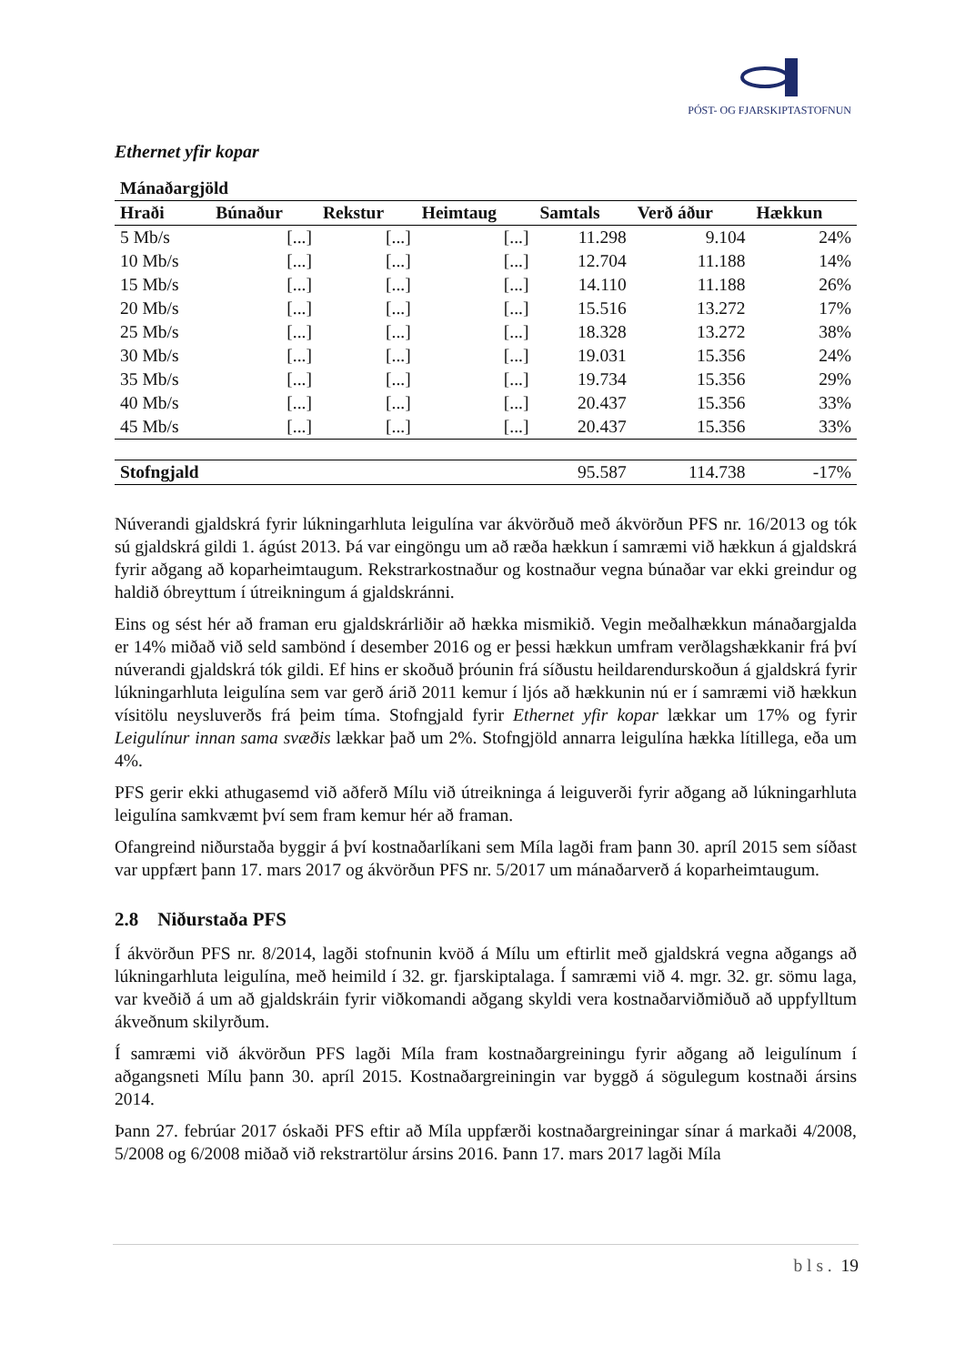PÓST- OG FJARSKIPTASTOFNUN
Ethernet yfir kopar
| Mánaðargjöld | | | | | | |
| --- | --- | --- | --- | --- | --- | --- |
| Hraði | Búnaður | Rekstur | Heimtaug | Samtals | Verð áður | Hækkun |
| 5 Mb/s | [...] | [...] | [...] | 11.298 | 9.104 | 24% |
| 10 Mb/s | [...] | [...] | [...] | 12.704 | 11.188 | 14% |
| 15 Mb/s | [...] | [...] | [...] | 14.110 | 11.188 | 26% |
| 20 Mb/s | [...] | [...] | [...] | 15.516 | 13.272 | 17% |
| 25 Mb/s | [...] | [...] | [...] | 18.328 | 13.272 | 38% |
| 30 Mb/s | [...] | [...] | [...] | 19.031 | 15.356 | 24% |
| 35 Mb/s | [...] | [...] | [...] | 19.734 | 15.356 | 29% |
| 40 Mb/s | [...] | [...] | [...] | 20.437 | 15.356 | 33% |
| 45 Mb/s | [...] | [...] | [...] | 20.437 | 15.356 | 33% |
| Stofngjald | | | | 95.587 | 114.738 | -17% |
Núverandi gjaldskrá fyrir lúkningarhluta leigulína var ákvörðuð með ákvörðun PFS nr. 16/2013 og tók sú gjaldskrá gildi 1. ágúst 2013. Þá var eingöngu um að ræða hækkun í samræmi við hækkun á gjaldskrá fyrir aðgang að koparheimtaugum. Rekstrarkostnaður og kostnaður vegna búnaðar var ekki greindur og haldið óbreyttum í útreikningum á gjaldskránni.
Eins og sést hér að framan eru gjaldskrárliðir að hækka mismikið. Vegin meðalhækkun mánaðargjalda er 14% miðað við seld sambönd í desember 2016 og er þessi hækkun umfram verðlagshækkanir frá því núverandi gjaldskrá tók gildi. Ef hins er skoðuð þróunin frá síðustu heildarendurskoðun á gjaldskrá fyrir lúkningarhluta leigulína sem var gerð árið 2011 kemur í ljós að hækkunin nú er í samræmi við hækkun vísitölu neysluverðs frá þeim tíma. Stofngjald fyrir Ethernet yfir kopar lækkar um 17% og fyrir Leigulínur innan sama svæðis lækkar það um 2%. Stofngjöld annarra leigulína hækka lítillega, eða um 4%.
PFS gerir ekki athugasemd við aðferð Mílu við útreikninga á leiguverði fyrir aðgang að lúkningarhluta leigulína samkvæmt því sem fram kemur hér að framan.
Ofangreind niðurstaða byggir á því kostnaðarlíkani sem Míla lagði fram þann 30. apríl 2015 sem síðast var uppfært þann 17. mars 2017 og ákvörðun PFS nr. 5/2017 um mánaðarverð á koparheimtaugum.
2.8 Niðurstaða PFS
Í ákvörðun PFS nr. 8/2014, lagði stofnunin kvöð á Mílu um eftirlit með gjaldskrá vegna aðgangs að lúkningarhluta leigulína, með heimild í 32. gr. fjarskiptalaga. Í samræmi við 4. mgr. 32. gr. sömu laga, var kveðið á um að gjaldskráin fyrir viðkomandi aðgang skyldi vera kostnaðarviðmiðuð að uppfylltum ákveðnum skilyrðum.
Í samræmi við ákvörðun PFS lagði Míla fram kostnaðargreiningu fyrir aðgang að leigulínum í aðgangsneti Mílu þann 30. apríl 2015. Kostnaðargreiningin var byggð á sögulegum kostnaði ársins 2014.
Þann 27. febrúar 2017 óskaði PFS eftir að Míla uppfærði kostnaðargreiningar sínar á markaði 4/2008, 5/2008 og 6/2008 miðað við rekstrartölur ársins 2016. Þann 17. mars 2017 lagði Míla
b l s . 19